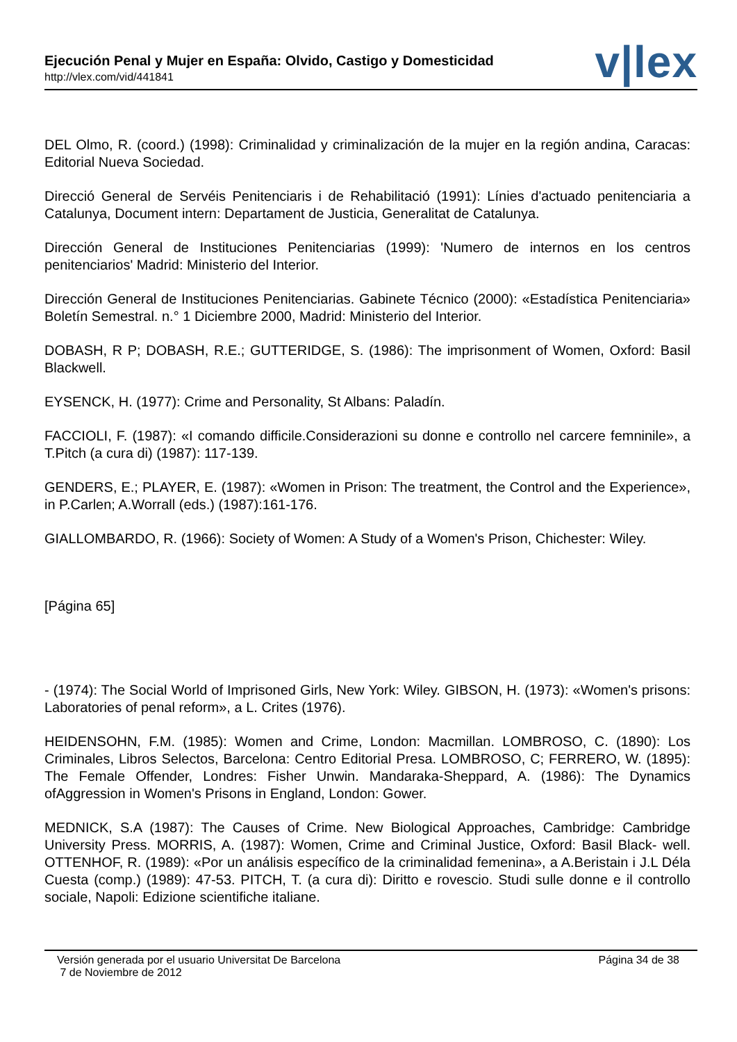Ejecución Penal y Mujer en España: Olvido, Castigo y Domesticidad
http://vlex.com/vid/441841 v|lex
DEL Olmo, R. (coord.) (1998): Criminalidad y criminalización de la mujer en la región andina, Caracas: Editorial Nueva Sociedad.
Direcció General de Servéis Penitenciaris i de Rehabilitació (1991): Línies d'actuado penitenciaria a Catalunya, Document intern: Departament de Justicia, Generalitat de Catalunya.
Dirección General de Instituciones Penitenciarias (1999): 'Numero de internos en los centros penitenciarios' Madrid: Ministerio del Interior.
Dirección General de Instituciones Penitenciarias. Gabinete Técnico (2000): «Estadística Penitenciaria» Boletín Semestral. n.° 1 Diciembre 2000, Madrid: Ministerio del Interior.
DOBASH, R P; DOBASH, R.E.; GUTTERIDGE, S. (1986): The imprisonment of Women, Oxford: Basil Blackwell.
EYSENCK, H. (1977): Crime and Personality, St Albans: Paladín.
FACCIOLI, F. (1987): «I comando difficile.Considerazioni su donne e controllo nel carcere femninile», a T.Pitch (a cura di) (1987): 117-139.
GENDERS, E.; PLAYER, E. (1987): «Women in Prison: The treatment, the Control and the Experience», in P.Carlen; A.Worrall (eds.) (1987):161-176.
GIALLOMBARDO, R. (1966): Society of Women: A Study of a Women's Prison, Chichester: Wiley.
[Página 65]
- (1974): The Social World of Imprisoned Girls, New York: Wiley. GIBSON, H. (1973): «Women's prisons: Laboratories of penal reform», a L. Crites (1976).
HEIDENSOHN, F.M. (1985): Women and Crime, London: Macmillan. LOMBROSO, C. (1890): Los Criminales, Libros Selectos, Barcelona: Centro Editorial Presa. LOMBROSO, C; FERRERO, W. (1895): The Female Offender, Londres: Fisher Unwin. Mandaraka-Sheppard, A. (1986): The Dynamics ofAggression in Women's Prisons in England, London: Gower.
MEDNICK, S.A (1987): The Causes of Crime. New Biological Approaches, Cambridge: Cambridge University Press. MORRIS, A. (1987): Women, Crime and Criminal Justice, Oxford: Basil Black- well. OTTENHOF, R. (1989): «Por un análisis específico de la criminalidad femenina», a A.Beristain i J.L Déla Cuesta (comp.) (1989): 47-53. PITCH, T. (a cura di): Diritto e rovescio. Studi sulle donne e il controllo sociale, Napoli: Edizione scientifiche italiane.
Versión generada por el usuario Universitat De Barcelona
7 de Noviembre de 2012
Página 34 de 38